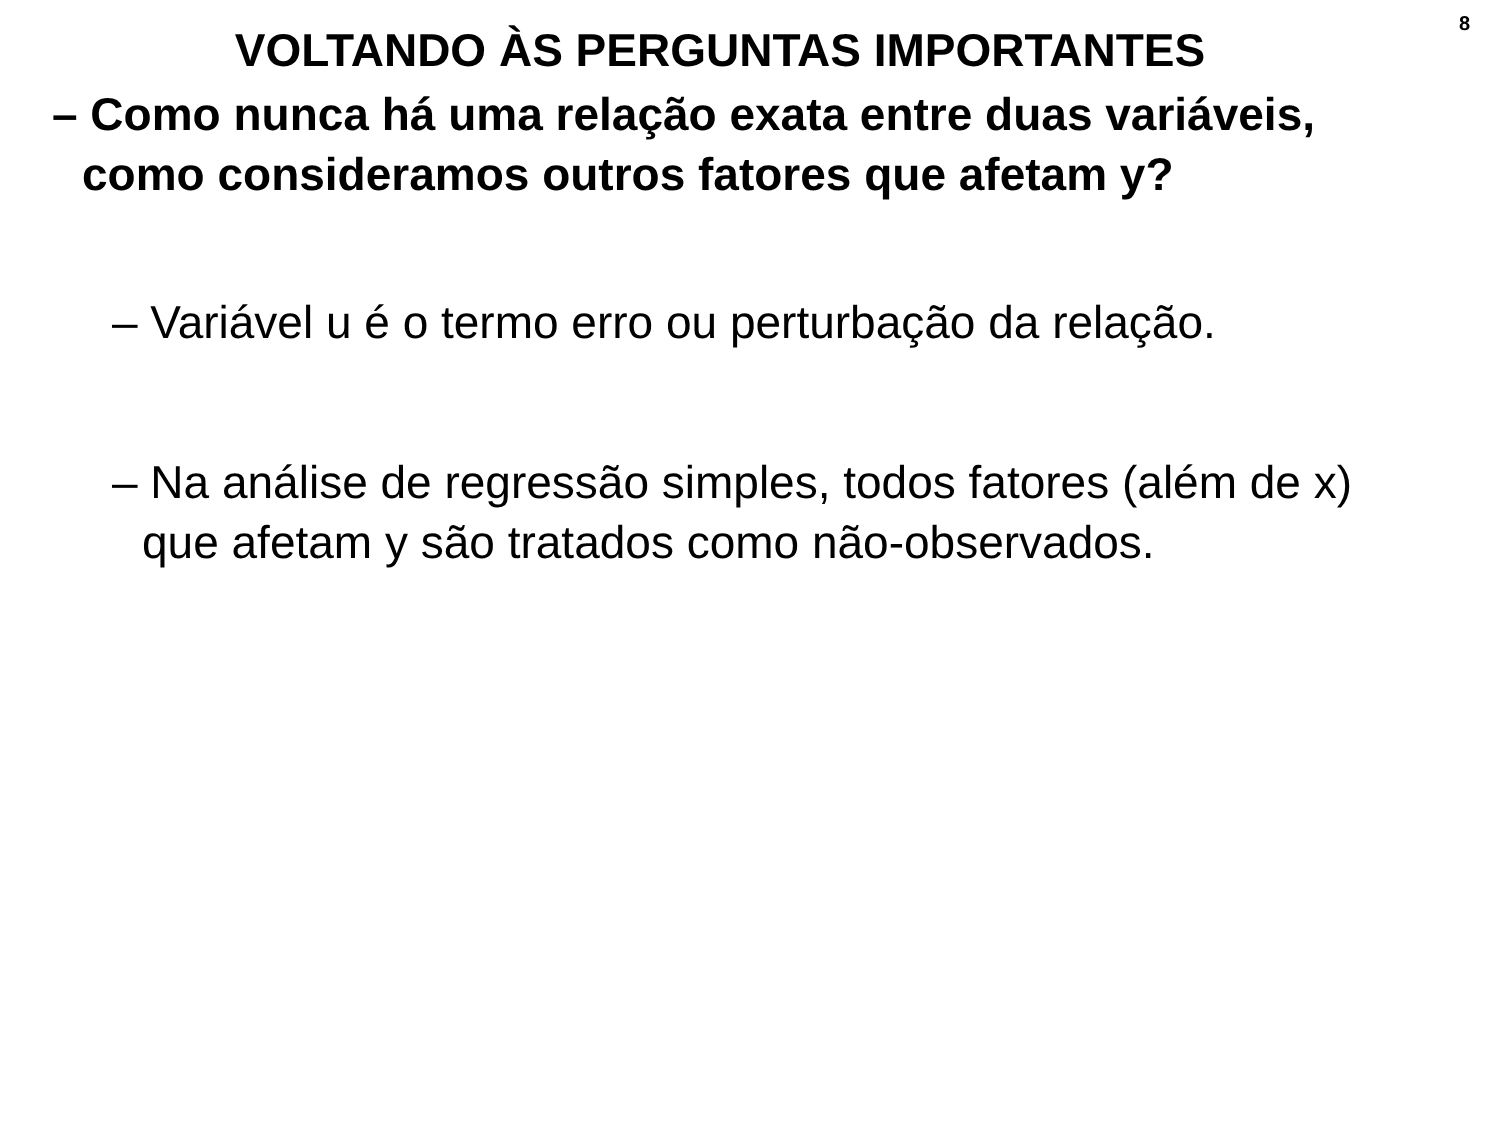8
VOLTANDO ÀS PERGUNTAS IMPORTANTES
– Como nunca há uma relação exata entre duas variáveis, como consideramos outros fatores que afetam y?
– Variável u é o termo erro ou perturbação da relação.
– Na análise de regressão simples, todos fatores (além de x) que afetam y são tratados como não-observados.